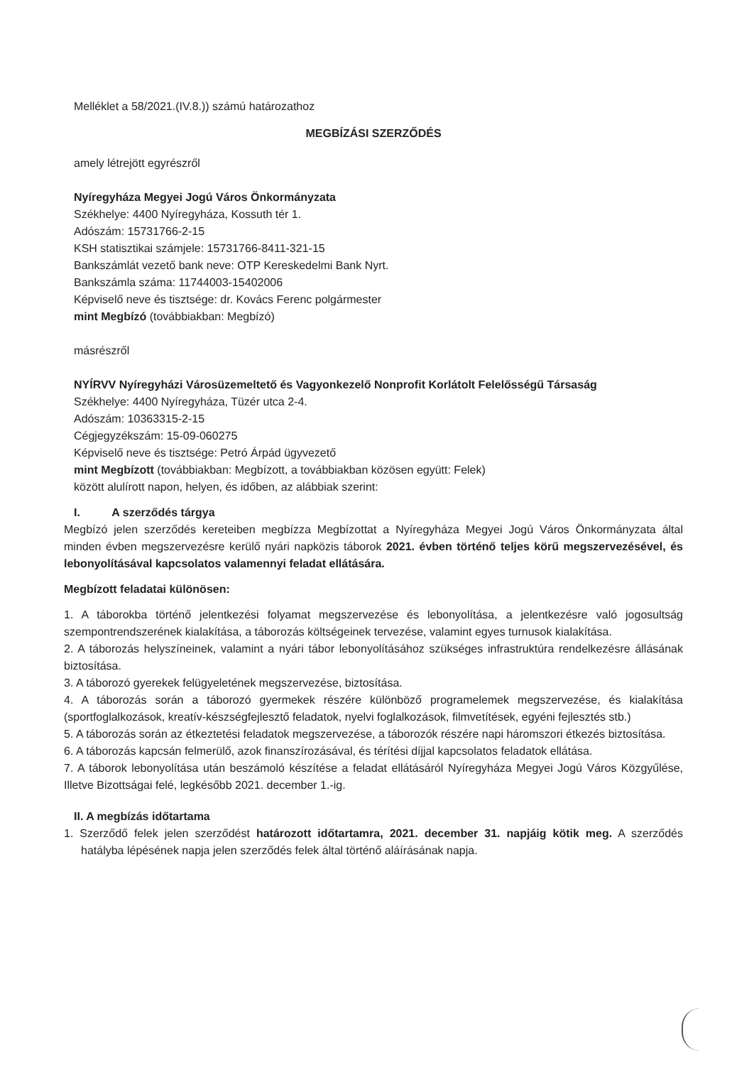Melléklet a 58/2021.(IV.8.)) számú határozathoz
MEGBÍZÁSI SZERZŐDÉS
amely létrejött egyrészről
Nyíregyháza Megyei Jogú Város Önkormányzata
Székhelye: 4400 Nyíregyháza, Kossuth tér 1.
Adószám: 15731766-2-15
KSH statisztikai számjele: 15731766-8411-321-15
Bankszámlát vezető bank neve: OTP Kereskedelmi Bank Nyrt.
Bankszámla száma: 11744003-15402006
Képviselő neve és tisztsége: dr. Kovács Ferenc polgármester
mint Megbízó (továbbiakban: Megbízó)
másrészről
NYÍRVV Nyíregyházi Városüzemeltető és Vagyonkezelő Nonprofit Korlátolt Felelősségű Társaság
Székhelye: 4400 Nyíregyháza, Tüzér utca 2-4.
Adószám: 10363315-2-15
Cégjegyzékszám: 15-09-060275
Képviselő neve és tisztsége: Petró Árpád ügyvezető
mint Megbízott (továbbiakban: Megbízott, a továbbiakban közösen együtt: Felek)
között alulírott napon, helyen, és időben, az alábbiak szerint:
I. A szerződés tárgya
Megbízó jelen szerződés kereteiben megbízza Megbízottat a Nyíregyháza Megyei Jogú Város Önkormányzata által minden évben megszervezésre kerülő nyári napközis táborok 2021. évben történő teljes körű megszervezésével, és lebonyolításával kapcsolatos valamennyi feladat ellátására.
Megbízott feladatai különösen:
1. A táborokba történő jelentkezési folyamat megszervezése és lebonyolítása, a jelentkezésre való jogosultság szempontrendszerének kialakítása, a táborozás költségeinek tervezése, valamint egyes turnusok kialakítása.
2. A táborozás helyszíneinek, valamint a nyári tábor lebonyolításához szükséges infrastruktúra rendelkezésre állásának biztosítása.
3. A táborozó gyerekek felügyeletének megszervezése, biztosítása.
4. A táborozás során a táborozó gyermekek részére különböző programelemek megszervezése, és kialakítása (sportfoglalkozások, kreatív-készségfejlesztő feladatok, nyelvi foglalkozások, filmvetítések, egyéni fejlesztés stb.)
5. A táborozás során az étkeztetési feladatok megszervezése, a táborozók részére napi háromszori étkezés biztosítása.
6. A táborozás kapcsán felmerülő, azok finanszírozásával, és térítési díjjal kapcsolatos feladatok ellátása.
7. A táborok lebonyolítása után beszámoló készítése a feladat ellátásáról Nyíregyháza Megyei Jogú Város Közgyűlése, Illetve Bizottságai felé, legkésőbb 2021. december 1.-ig.
II. A megbízás időtartama
1. Szerződő felek jelen szerződést határozott időtartamra, 2021. december 31. napjáig kötik meg. A szerződés hatályba lépésének napja jelen szerződés felek által történő aláírásának napja.